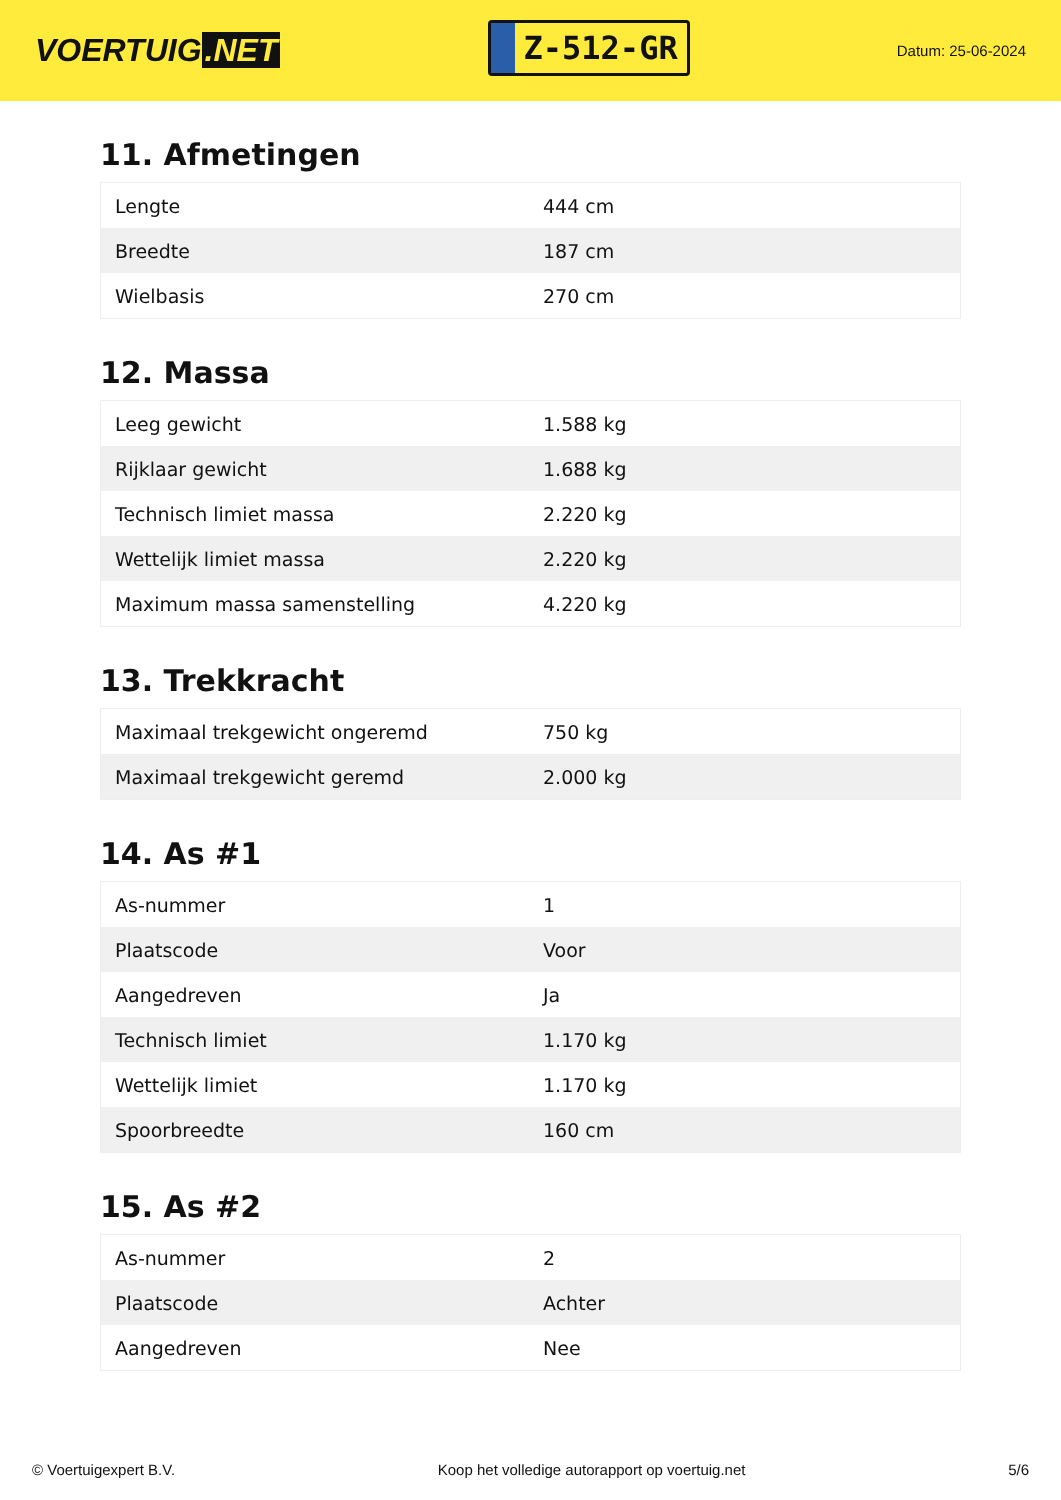VOERTUIG.NET
Z-512-GR
Datum: 25-06-2024
11. Afmetingen
| Lengte | 444 cm |
| Breedte | 187 cm |
| Wielbasis | 270 cm |
12. Massa
| Leeg gewicht | 1.588 kg |
| Rijklaar gewicht | 1.688 kg |
| Technisch limiet massa | 2.220 kg |
| Wettelijk limiet massa | 2.220 kg |
| Maximum massa samenstelling | 4.220 kg |
13. Trekkracht
| Maximaal trekgewicht ongeremd | 750 kg |
| Maximaal trekgewicht geremd | 2.000 kg |
14. As #1
| As-nummer | 1 |
| Plaatscode | Voor |
| Aangedreven | Ja |
| Technisch limiet | 1.170 kg |
| Wettelijk limiet | 1.170 kg |
| Spoorbreedte | 160 cm |
15. As #2
| As-nummer | 2 |
| Plaatscode | Achter |
| Aangedreven | Nee |
© Voertuigexpert B.V. Koop het volledige autorapport op voertuig.net 5/6